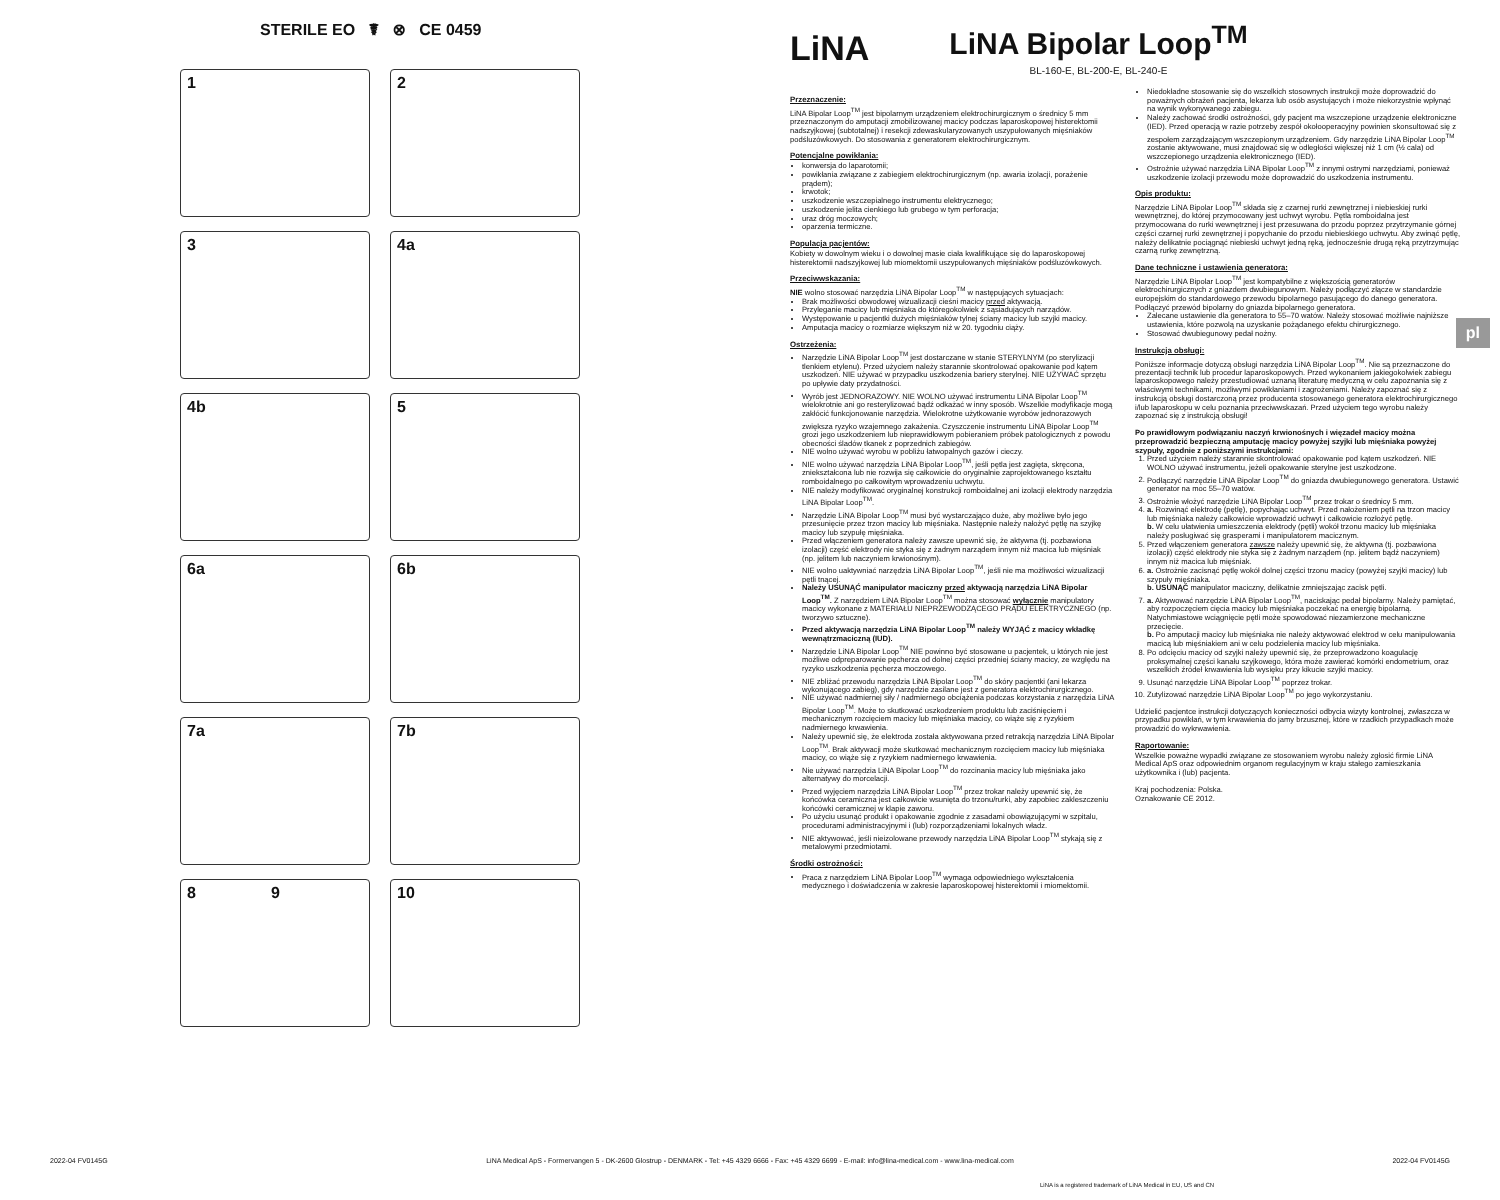STERILE EO ☤ ⊗ CE 0459
1
2
3
4a
4b
5
6a
6b
7a
7b
8 9
10
LiNA
LiNA Bipolar Loop<sup>TM</sup>
BL-160-E, BL-200-E, BL-240-E
Przeznaczenie:
LiNA Bipolar Loop<sup>TM</sup> jest bipolarnym urządzeniem elektrochirurgicznym o średnicy 5 mm przeznaczonym do amputacji zmobilizowanej macicy podczas laparoskopowej histerektomii nadszyjkowej (subtotalnej) i resekcji zdewaskularyzowanych uszypułowanych mięśniaków podśluzówkowych. Do stosowania z generatorem elektrochirurgicznym.
Potencjalne powikłania:
konwersja do laparotomii;
powikłania związane z zabiegiem elektrochirurgicznym (np. awaria izolacji, porażenie prądem);
krwotok;
uszkodzenie wszczepialnego instrumentu elektrycznego;
uszkodzenie jelita cienkiego lub grubego w tym perforacja;
uraz dróg moczowych;
oparzenia termiczne.
Populacja pacjentów:
Kobiety w dowolnym wieku i o dowolnej masie ciała kwalifikujące się do laparoskopowej histerektomii nadszyjkowej lub miomektomii uszypułowanych mięśniaków podśluzówkowych.
Przeciwwskazania:
NIE wolno stosować narzędzia LiNA Bipolar Loop<sup>TM</sup> w następujących sytuacjach:
Brak możliwości obwodowej wizualizacji cieśni macicy przed aktywacją.
Przyleganie macicy lub mięśniaka do któregokolwiek z sąsiadujących narządów.
Występowanie u pacjentki dużych mięśniaków tylnej ściany macicy lub szyjki macicy.
Amputacja macicy o rozmiarze większym niż w 20. tygodniu ciąży.
Ostrzeżenia:
Narzędzie LiNA Bipolar Loop<sup>TM</sup> jest dostarczane w stanie STERYLNYM (po sterylizacji tlenkiem etylenu). Przed użyciem należy starannie skontrolować opakowanie pod kątem uszkodzeń. NIE używać w przypadku uszkodzenia bariery sterylnej. NIE UŻYWAĆ sprzętu po upływie daty przydatności.
Wyrób jest JEDNORAZOWY. NIE WOLNO używać instrumentu LiNA Bipolar Loop<sup>TM</sup> wielokrotnie ani go resterylizować bądź odkażać w inny sposób. Wszelkie modyfikacje mogą zakłócić funkcjonowanie narzędzia. Wielokrotne użytkowanie wyrobów jednorazowych zwiększa ryzyko wzajemnego zakażenia. Czyszczenie instrumentu LiNA Bipolar Loop<sup>TM</sup> grozi jego uszkodzeniem lub nieprawidłowym pobieraniem próbek patologicznych z powodu obecności śladów tkanek z poprzednich zabiegów.
NIE wolno używać wyrobu w pobliżu łatwopalnych gazów i cieczy.
NIE wolno używać narzędzia LiNA Bipolar Loop<sup>TM</sup>, jeśli pętla jest zagięta, skręcona, zniekształcona lub nie rozwija się całkowicie do oryginalnie zaprojektowanego kształtu romboidalnego po całkowitym wprowadzeniu uchwytu.
NIE należy modyfikować oryginalnej konstrukcji romboidalnej ani izolacji elektrody narzędzia LiNA Bipolar Loop<sup>TM</sup>.
Narzędzie LiNA Bipolar Loop<sup>TM</sup> musi być wystarczająco duże, aby możliwe było jego przesunięcie przez trzon macicy lub mięśniaka. Następnie należy nałożyć pętlę na szyjkę macicy lub szypułę mięśniaka.
Przed włączeniem generatora należy zawsze upewnić się, że aktywna (tj. pozbawiona izolacji) część elektrody nie styka się z żadnym narządem innym niż macica lub mięśniak (np. jelitem lub naczyniem krwionośnym).
NIE wolno uaktywniać narzędzia LiNA Bipolar Loop<sup>TM</sup>, jeśli nie ma możliwości wizualizacji pętli tnącej.
Należy USUNĄĆ manipulator maciczny przed aktywacją narzędzia LiNA Bipolar Loop<sup>TM</sup>. Z narzędziem LiNA Bipolar Loop<sup>TM</sup> można stosować wyłącznie manipulatory macicy wykonane z MATERIAŁU NIEPRZEWODZĄCEGO PRĄDU ELEKTRYCZNEGO (np. tworzywo sztuczne).
Przed aktywacją narzędzia LiNA Bipolar Loop<sup>TM</sup> należy WYJĄĆ z macicy wkładkę wewnątrzmaciczną (IUD).
Narzędzie LiNA Bipolar Loop<sup>TM</sup> NIE powinno być stosowane u pacjentek, u których nie jest możliwe odpreparowanie pęcherza od dolnej części przedniej ściany macicy, ze względu na ryzyko uszkodzenia pęcherza moczowego.
NIE zbliżać przewodu narzędzia LiNA Bipolar Loop<sup>TM</sup> do skóry pacjentki (ani lekarza wykonującego zabieg), gdy narzędzie zasilane jest z generatora elektrochirurgicznego.
NIE używać nadmiernej siły / nadmiernego obciążenia podczas korzystania z narzędzia LiNA Bipolar Loop<sup>TM</sup>. Może to skutkować uszkodzeniem produktu lub zaciśnięciem i mechanicznym rozcięciem macicy lub mięśniaka macicy, co wiąże się z ryzykiem nadmiernego krwawienia.
Należy upewnić się, że elektroda została aktywowana przed retrakcją narzędzia LiNA Bipolar Loop<sup>TM</sup>. Brak aktywacji może skutkować mechanicznym rozcięciem macicy lub mięśniaka macicy, co wiąże się z ryzykiem nadmiernego krwawienia.
Nie używać narzędzia LiNA Bipolar Loop<sup>TM</sup> do rozcinania macicy lub mięśniaka jako alternatywy do morcelacji.
Przed wyjęciem narzędzia LiNA Bipolar Loop<sup>TM</sup> przez trokar należy upewnić się, że końcówka ceramiczna jest całkowicie wsunięta do trzonu/rurki, aby zapobiec zakleszczeniu końcówki ceramicznej w klapie zaworu.
Po użyciu usunąć produkt i opakowanie zgodnie z zasadami obowiązującymi w szpitalu, procedurami administracyjnymi i (lub) rozporządzeniami lokalnych władz.
NIE aktywować, jeśli nieizolowane przewody narzędzia LiNA Bipolar Loop<sup>TM</sup> stykają się z metalowymi przedmiotami.
Środki ostrożności:
Praca z narzędziem LiNA Bipolar Loop<sup>TM</sup> wymaga odpowiedniego wykształcenia medycznego i doświadczenia w zakresie laparoskopowej histerektomii i miomektomii.
Niedokładne stosowanie się do wszelkich stosownych instrukcji może doprowadzić do poważnych obrażeń pacjenta, lekarza lub osób asystujących i może niekorzystnie wpłynąć na wynik wykonywanego zabiegu.
Należy zachować środki ostrożności, gdy pacjent ma wszczepione urządzenie elektroniczne (IED). Przed operacją w razie potrzeby zespół okołooperacyjny powinien skonsultować się z zespołem zarządzającym wszczepionym urządzeniem. Gdy narzędzie LiNA Bipolar Loop<sup>TM</sup> zostanie aktywowane, musi znajdować się w odległości większej niż 1 cm (½ cala) od wszczepionego urządzenia elektronicznego (IED).
Ostrożnie używać narzędzia LiNA Bipolar Loop<sup>TM</sup> z innymi ostrymi narzędziami, ponieważ uszkodzenie izolacji przewodu może doprowadzić do uszkodzenia instrumentu.
Opis produktu:
Narzędzie LiNA Bipolar Loop<sup>TM</sup> składa się z czarnej rurki zewnętrznej i niebieskiej rurki wewnętrznej, do której przymocowany jest uchwyt wyrobu. Pętla romboidalna jest przymocowana do rurki wewnętrznej i jest przesuwana do przodu poprzez przytrzymanie górnej części czarnej rurki zewnętrznej i popychanie do przodu niebieskiego uchwytu. Aby zwinąć pętlę, należy delikatnie pociągnąć niebieski uchwyt jedną ręką, jednocześnie drugą ręką przytrzymując czarną rurkę zewnętrzną.
Dane techniczne i ustawienia generatora:
Narzędzie LiNA Bipolar Loop<sup>TM</sup> jest kompatybilne z większością generatorów elektrochirurgicznych z gniazdem dwubiegunowym. Należy podłączyć złącze w standardzie europejskim do standardowego przewodu bipolarnego pasującego do danego generatora. Podłączyć przewód bipolarny do gniazda bipolarnego generatora.
Zalecane ustawienie dla generatora to 55–70 watów. Należy stosować możliwie najniższe ustawienia, które pozwolą na uzyskanie pożądanego efektu chirurgicznego.
Stosować dwubiegunowy pedał nożny.
Instrukcja obsługi:
Poniższe informacje dotyczą obsługi narzędzia LiNA Bipolar Loop<sup>TM</sup>. Nie są przeznaczone do prezentacji technik lub procedur laparoskopowych. Przed wykonaniem jakiegokolwiek zabiegu laparoskopowego należy przestudiować uznaną literaturę medyczną w celu zapoznania się z właściwymi technikami, możliwymi powikłaniami i zagrożeniami. Należy zapoznać się z instrukcją obsługi dostarczoną przez producenta stosowanego generatora elektrochirurgicznego i/lub laparoskopu w celu poznania przeciwwskazań. Przed użyciem tego wyrobu należy zapoznać się z instrukcją obsługi!
Po prawidłowym podwiązaniu naczyń krwionośnych i więzadeł macicy można przeprowadzić bezpieczną amputację macicy powyżej szyjki lub mięśniaka powyżej szypuły, zgodnie z poniższymi instrukcjami:
1. Przed użyciem należy starannie skontrolować opakowanie pod kątem uszkodzeń. NIE WOLNO używać instrumentu, jeżeli opakowanie sterylne jest uszkodzone.
2. Podłączyć narzędzie LiNA Bipolar Loop<sup>TM</sup> do gniazda dwubiegunowego generatora. Ustawić generator na moc 55–70 watów.
3. Ostrożnie włożyć narzędzie LiNA Bipolar Loop<sup>TM</sup> przez trokar o średnicy 5 mm.
4. a. Rozwinąć elektrodę (pętlę), popychając uchwyt. Przed nałożeniem pętli na trzon macicy lub mięśniaka należy całkowicie wprowadzić uchwyt i całkowicie rozłożyć pętlę.
b. W celu ułatwienia umieszczenia elektrody (pętli) wokół trzonu macicy lub mięśniaka należy posługiwać się grasperami i manipulatorem macicznym.
5. Przed włączeniem generatora zawsze należy upewnić się, że aktywna (tj. pozbawiona izolacji) część elektrody nie styka się z żadnym narządem (np. jelitem bądź naczyniem) innym niż macica lub mięśniak.
6. a. Ostrożnie zacisnąć pętlę wokół dolnej części trzonu macicy (powyżej szyjki macicy) lub szypuły mięśniaka.
b. USUNĄĆ manipulator maciczny, delikatnie zmniejszając zacisk pętli.
7. a. Aktywować narzędzie LiNA Bipolar Loop<sup>TM</sup>, naciskając pedał bipolarny. Należy pamiętać, aby rozpoczęciem cięcia macicy lub mięśniaka poczekać na energię bipolarną. Natychmiastowe wciągnięcie pętli może spowodować niezamierzone mechaniczne przecięcie.
b. Po amputacji macicy lub mięśniaka nie należy aktywować elektrod w celu manipulowania macicą lub mięśniakiem ani w celu podzielenia macicy lub mięśniaka.
8. Po odcięciu macicy od szyjki należy upewnić się, że przeprowadzono koagulację proksymalnej części kanału szyjkowego, która może zawierać komórki endometrium, oraz wszelkich źródeł krwawienia lub wysięku przy kikucie szyjki macicy.
9. Usunąć narzędzie LiNA Bipolar Loop<sup>TM</sup> poprzez trokar.
10. Zutylizować narzędzie LiNA Bipolar Loop<sup>TM</sup> po jego wykorzystaniu.
Udzielić pacjentce instrukcji dotyczących konieczności odbycia wizyty kontrolnej, zwłaszcza w przypadku powikłań, w tym krwawienia do jamy brzusznej, które w rzadkich przypadkach może prowadzić do wykrwawienia.
Raportowanie:
Wszelkie poważne wypadki związane ze stosowaniem wyrobu należy zgłosić firmie LiNA Medical ApS oraz odpowiednim organom regulacyjnym w kraju stałego zamieszkania użytkownika i (lub) pacjenta.
Kraj pochodzenia: Polska.
Oznakowanie CE 2012.
pl
2022-04 FV0145G LiNA Medical ApS - Formervangen 5 - DK-2600 Glostrup - DENMARK - Tel: +45 4329 6666 - Fax: +45 4329 6699 - E-mail: info@lina-medical.com - www.lina-medical.com 2022-04 FV0145G
LiNA is a registered trademark of LiNA Medical in EU, US and CN